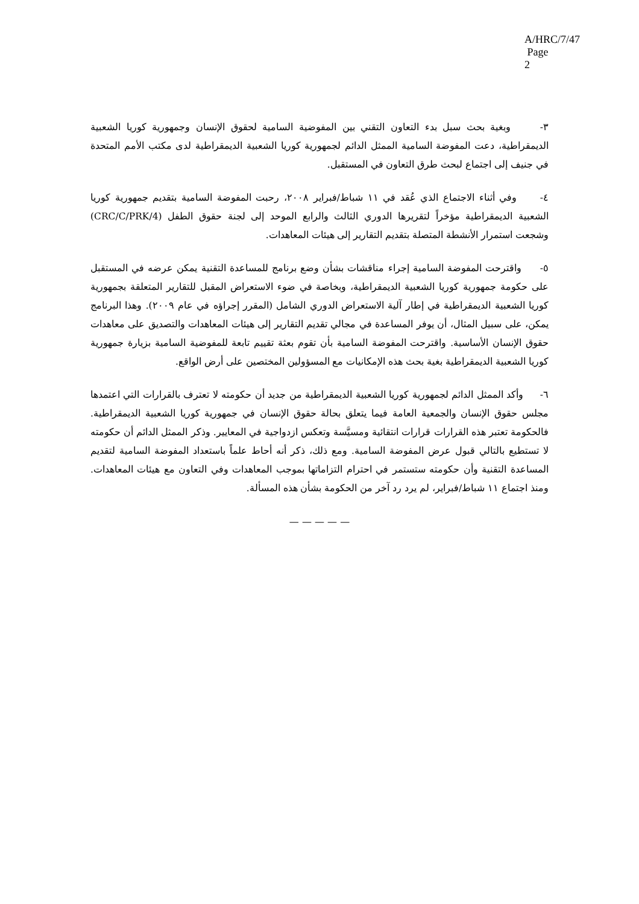A/HRC/7/47
Page 2
٣- وبغية بحث سبل بدء التعاون التقني بين المفوضية السامية لحقوق الإنسان وجمهورية كوريا الشعبية الديمقراطية، دعت المفوضة السامية الممثل الدائم لجمهورية كوريا الشعبية الديمقراطية لدى مكتب الأمم المتحدة في جنيف إلى اجتماع لبحث طرق التعاون في المستقبل.
٤- وفي أثناء الاجتماع الذي عُقد في ١١ شباط/فبراير ٢٠٠٨، رحبت المفوضة السامية بتقديم جمهورية كوريا الشعبية الديمقراطية مؤخراً لتقريرها الدوري الثالث والرابع الموحد إلى لجنة حقوق الطفل (CRC/C/PRK/4) وشجعت استمرار الأنشطة المتصلة بتقديم التقارير إلى هيئات المعاهدات.
٥- واقترحت المفوضة السامية إجراء مناقشات بشأن وضع برنامج للمساعدة التقنية يمكن عرضه في المستقبل على حكومة جمهورية كوريا الشعبية الديمقراطية، وبخاصة في ضوء الاستعراض المقبل للتقارير المتعلقة بجمهورية كوريا الشعبية الديمقراطية في إطار آلية الاستعراض الدوري الشامل (المقرر إجراؤه في عام ٢٠٠٩). وهذا البرنامج يمكن، على سبيل المثال، أن يوفر المساعدة في مجالي تقديم التقارير إلى هيئات المعاهدات والتصديق على معاهدات حقوق الإنسان الأساسية. واقترحت المفوضة السامية بأن تقوم بعثة تقييم تابعة للمفوضية السامية بزيارة جمهورية كوريا الشعبية الديمقراطية بغية بحث هذه الإمكانيات مع المسؤولين المختصين على أرض الواقع.
٦- وأكد الممثل الدائم لجمهورية كوريا الشعبية الديمقراطية من جديد أن حكومته لا تعترف بالقرارات التي اعتمدها مجلس حقوق الإنسان والجمعية العامة فيما يتعلق بحالة حقوق الإنسان في جمهورية كوريا الشعبية الديمقراطية. فالحكومة تعتبر هذه القرارات قرارات انتقائية ومسيَّسة وتعكس ازدواجية في المعايير. وذكر الممثل الدائم أن حكومته لا تستطيع بالتالي قبول عرض المفوضة السامية. ومع ذلك، ذكر أنه أحاط علماً باستعداد المفوضة السامية لتقديم المساعدة التقنية وأن حكومته ستستمر في احترام التزاماتها بموجب المعاهدات وفي التعاون مع هيئات المعاهدات. ومنذ اجتماع ١١ شباط/فبراير، لم يرد رد آخر من الحكومة بشأن هذه المسألة.
— — — — —